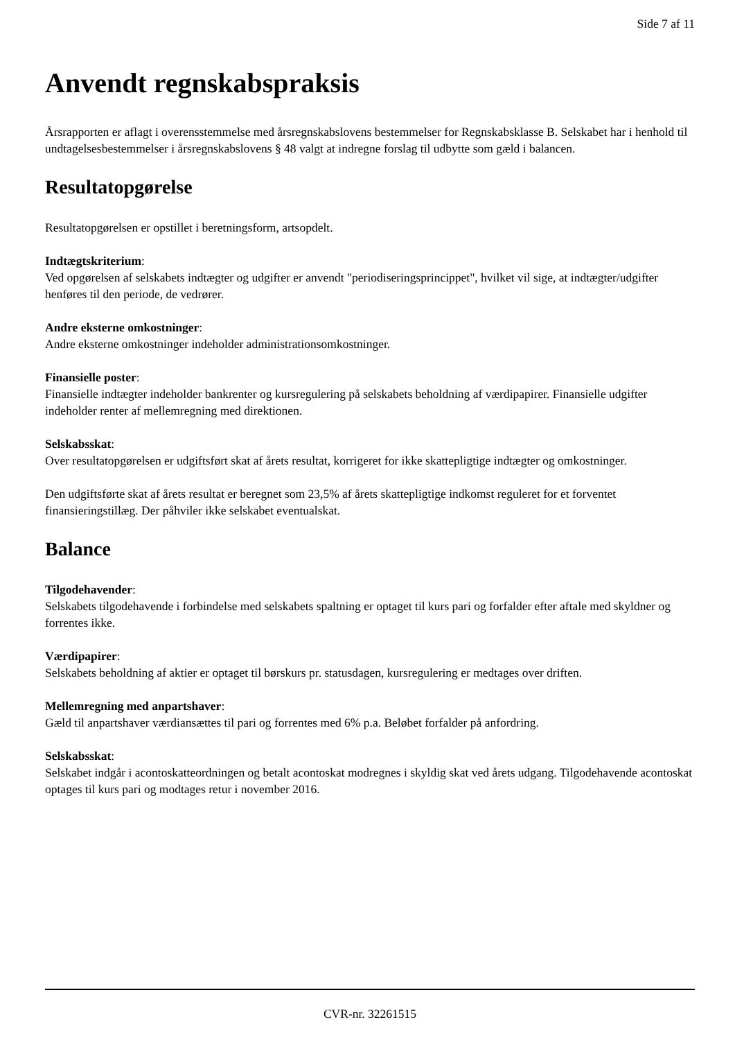Side 7 af 11
Anvendt regnskabspraksis
Årsrapporten er aflagt i overensstemmelse med årsregnskabslovens bestemmelser for Regnskabsklasse B. Selskabet har i henhold til undtagelsesbestemmelser i årsregnskabslovens § 48 valgt at indregne forslag til udbytte som gæld i balancen.
Resultatopgørelse
Resultatopgørelsen er opstillet i beretningsform, artsopdelt.
Indtægtskriterium:
Ved opgørelsen af selskabets indtægter og udgifter er anvendt "periodiseringsprincippet", hvilket vil sige, at indtægter/udgifter henføres til den periode, de vedrører.
Andre eksterne omkostninger:
Andre eksterne omkostninger indeholder administrationsomkostninger.
Finansielle poster:
Finansielle indtægter indeholder bankrenter og kursregulering på selskabets beholdning af værdipapirer. Finansielle udgifter indeholder renter af mellemregning med direktionen.
Selskabsskat:
Over resultatopgørelsen er udgiftsført skat af årets resultat, korrigeret for ikke skattepligtige indtægter og omkostninger.
Den udgiftsførte skat af årets resultat er beregnet som 23,5% af årets skattepligtige indkomst reguleret for et forventet finansieringstillæg. Der påhviler ikke selskabet eventualskat.
Balance
Tilgodehavender:
Selskabets tilgodehavende i forbindelse med selskabets spaltning er optaget til kurs pari og forfalder efter aftale med skyldner og forrentes ikke.
Værdipapirer:
Selskabets beholdning af aktier er optaget til børskurs pr. statusdagen, kursregulering er medtages over driften.
Mellemregning med anpartshaver:
Gæld til anpartshaver værdiansættes til pari og forrentes med 6% p.a. Beløbet forfalder på anfordring.
Selskabsskat:
Selskabet indgår i acontoskatteordningen og betalt acontoskat modregnes i skyldig skat ved årets udgang. Tilgodehavende acontoskat optages til kurs pari og modtages retur i november 2016.
CVR-nr. 32261515